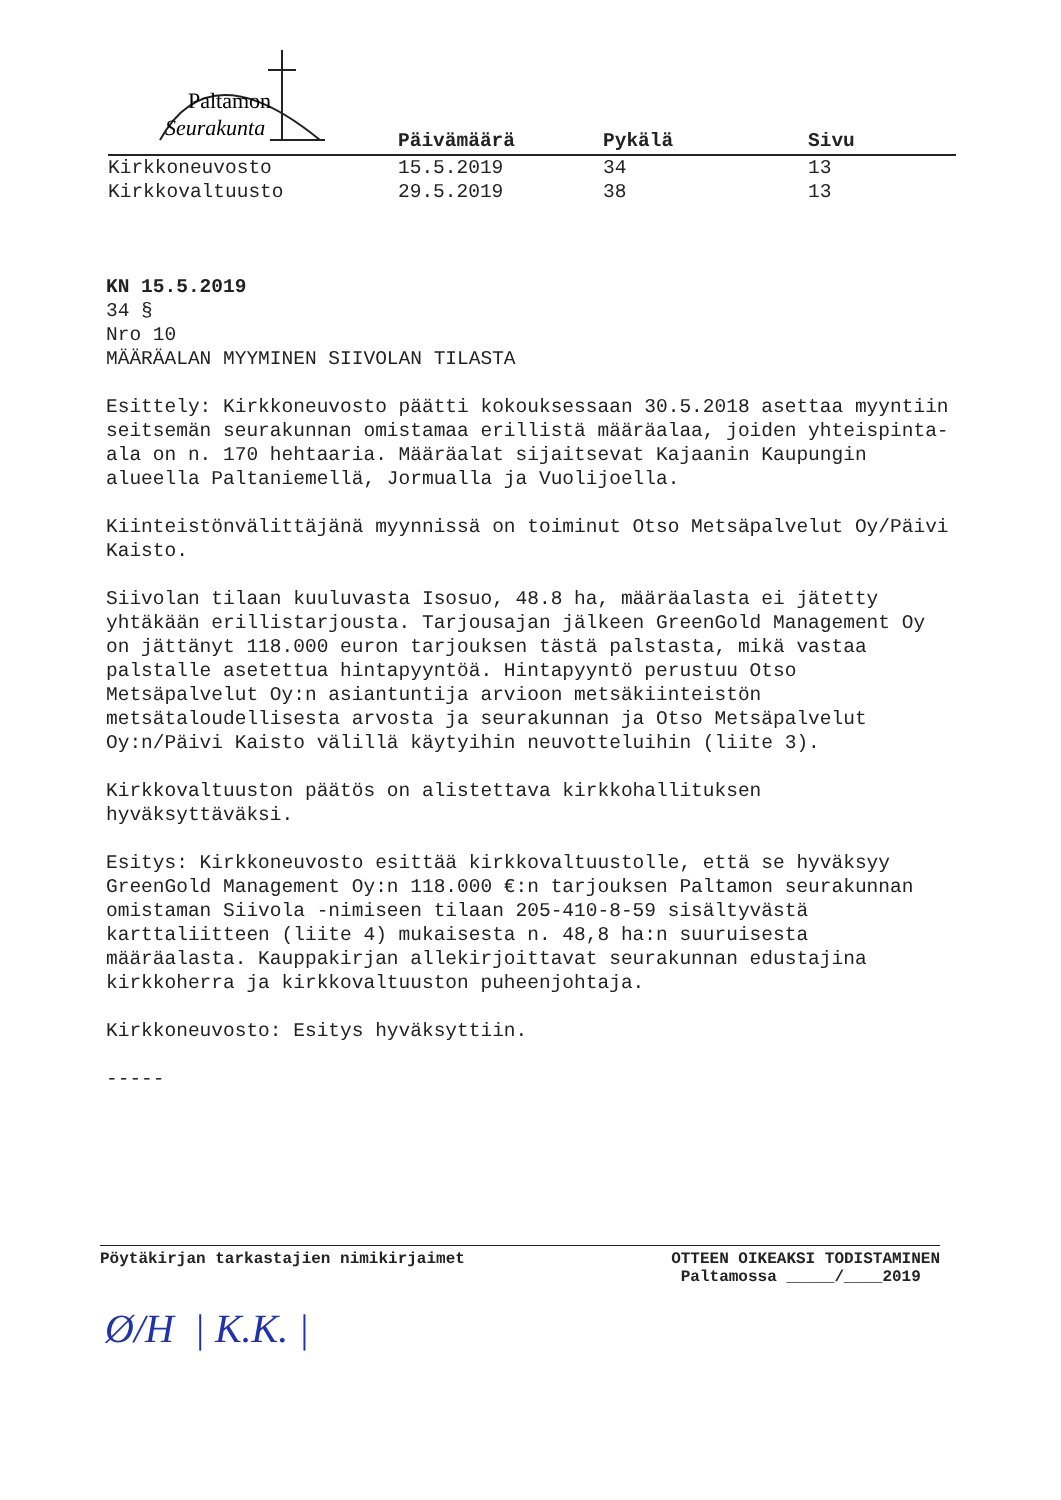Paltamon
Seurakunta
| | Päivämäärä | Pykälä | Sivu |
| --- | --- | --- | --- |
| Kirkkoneuvosto | 15.5.2019 | 34 | 13 |
| Kirkkovaltuusto | 29.5.2019 | 38 | 13 |
KN 15.5.2019
34 §
Nro 10
MÄÄRÄALAN MYYMINEN SIIVOLAN TILASTA
Esittely: Kirkkoneuvosto päätti kokouksessaan 30.5.2018 asettaa myyntiin seitsemän seurakunnan omistamaa erillistä määräalaa, joiden yhteispinta-ala on n. 170 hehtaaria. Määräalat sijaitsevat Kajaanin Kaupungin alueella Paltaniemellä, Jormualla ja Vuolijoella.
Kiinteistönvälittäjänä myynnissä on toiminut Otso Metsäpalvelut Oy/Päivi Kaisto.
Siivolan tilaan kuuluvasta Isosuo, 48.8 ha, määräalasta ei jätetty yhtäkään erillistarjousta. Tarjousajan jälkeen GreenGold Management Oy on jättänyt 118.000 euron tarjouksen tästä palstasta, mikä vastaa palstalle asetettua hintapyyntöä. Hintapyyntö perustuu Otso Metsäpalvelut Oy:n asiantuntija arvioon metsäkiinteistön metsätaloudellisesta arvosta ja seurakunnan ja Otso Metsäpalvelut Oy:n/Päivi Kaisto välillä käytyihin neuvotteluihin (liite 3).
Kirkkovaltuuston päätös on alistettava kirkkohallituksen hyväksyttäväksi.
Esitys: Kirkkoneuvosto esittää kirkkovaltuustolle, että se hyväksyy GreenGold Management Oy:n 118.000 €:n tarjouksen Paltamon seurakunnan omistaman Siivola -nimiseen tilaan 205-410-8-59 sisältyvästä karttaliitteen (liite 4) mukaisesta n. 48,8 ha:n suuruisesta määräalasta. Kauppakirjan allekirjoittavat seurakunnan edustajina kirkkoherra ja kirkkovaltuuston puheenjohtaja.
Kirkkoneuvosto: Esitys hyväksyttiin.
-----
Pöytäkirjan tarkastajien nimikirjaimet
OTTEEN OIKEAKSI TODISTAMINEN
Paltamossa _____/____2019
Ø/H | K.K. |